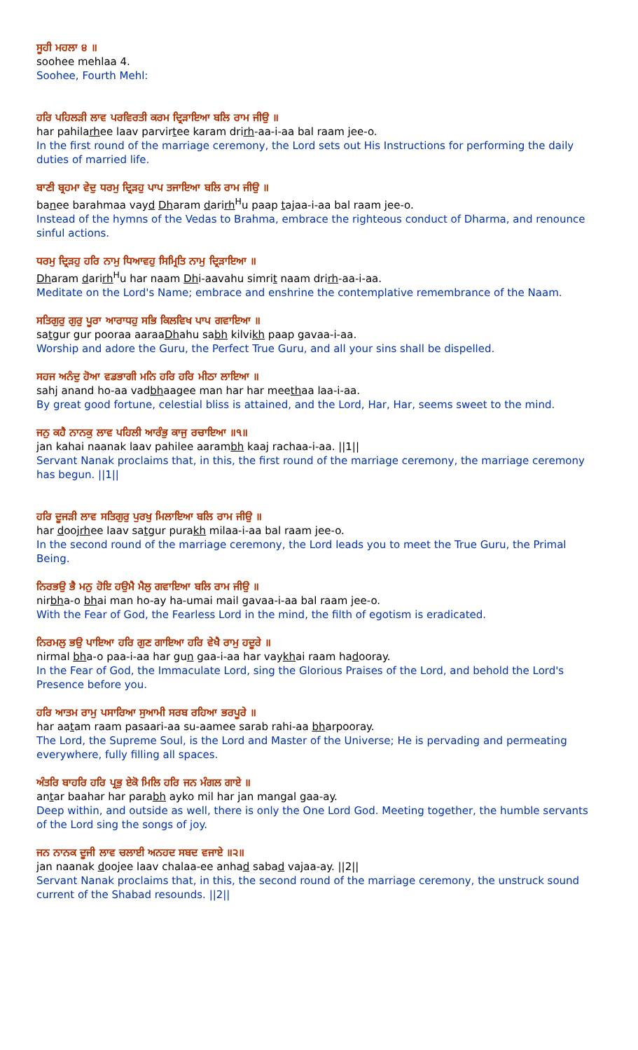ਸੂਹੀ ਮਹਲਾ ੪ ॥
soohee mehlaa 4.
Soohee, Fourth Mehl:
ਹਰਿ ਪਹਿਲੜੀ ਲਾਵ ਪਰਵਿਰਤੀ ਕਰਮ ਦ੍ਰਿੜਾਇਆ ਬਲਿ ਰਾਮ ਜੀਉ ॥
har pahilarhee laav parvirtee karam drirh-aa-i-aa bal raam jee-o.
In the first round of the marriage ceremony, the Lord sets out His Instructions for performing the daily duties of married life.
ਬਾਣੀ ਬ੍ਰਹਮਾ ਵੇਦੁ ਧਰਮੁ ਦ੍ਰਿੜਹੁ ਪਾਪ ਤਜਾਇਆ ਬਲਿ ਰਾਮ ਜੀਉ ॥
banee barahmaa vayd Dharam darirh<sup>H</sup>u paap tajaa-i-aa bal raam jee-o.
Instead of the hymns of the Vedas to Brahma, embrace the righteous conduct of Dharma, and renounce sinful actions.
ਧਰਮੁ ਦ੍ਰਿੜਹੁ ਹਰਿ ਨਾਮੁ ਧਿਆਵਹੁ ਸਿਮ੍ਰਿਤਿ ਨਾਮੁ ਦ੍ਰਿੜਾਇਆ ॥
Dharam darirh<sup>H</sup>u har naam Dhi-aavahu simrit naam drirh-aa-i-aa.
Meditate on the Lord's Name; embrace and enshrine the contemplative remembrance of the Naam.
ਸਤਿਗੁਰੁ ਗੁਰੁ ਪੂਰਾ ਆਰਾਧਹੁ ਸਭਿ ਕਿਲਵਿਖ ਪਾਪ ਗਵਾਇਆ ॥
satgur gur pooraa aaraaDhahu sabh kilvikh paap gavaa-i-aa.
Worship and adore the Guru, the Perfect True Guru, and all your sins shall be dispelled.
ਸਹਜ ਅਨੰਦੁ ਹੋਆ ਵਡਭਾਗੀ ਮਨਿ ਹਰਿ ਹਰਿ ਮੀਠਾ ਲਾਇਆ ॥
sahj anand ho-aa vadbhaagee man har har meethaa laa-i-aa.
By great good fortune, celestial bliss is attained, and the Lord, Har, Har, seems sweet to the mind.
ਜਨੁ ਕਹੈ ਨਾਨਕੁ ਲਾਵ ਪਹਿਲੀ ਆਰੰਭੁ ਕਾਜੁ ਰਚਾਇਆ ॥੧॥
jan kahai naanak laav pahilee aarambh kaaj rachaa-i-aa. ||1||
Servant Nanak proclaims that, in this, the first round of the marriage ceremony, the marriage ceremony has begun. ||1||
ਹਰਿ ਦੂਜੜੀ ਲਾਵ ਸਤਿਗੁਰੁ ਪੁਰਖੁ ਮਿਲਾਇਆ ਬਲਿ ਰਾਮ ਜੀਉ ॥
har doojrhee laav satgur purakh milaa-i-aa bal raam jee-o.
In the second round of the marriage ceremony, the Lord leads you to meet the True Guru, the Primal Being.
ਨਿਰਭਉ ਭੈ ਮਨੁ ਹੋਇ ਹਉਮੈ ਮੈਲੁ ਗਵਾਇਆ ਬਲਿ ਰਾਮ ਜੀਉ ॥
nirbha-o bhai man ho-ay ha-umai mail gavaa-i-aa bal raam jee-o.
With the Fear of God, the Fearless Lord in the mind, the filth of egotism is eradicated.
ਨਿਰਮਲੁ ਭਉ ਪਾਇਆ ਹਰਿ ਗੁਣ ਗਾਇਆ ਹਰਿ ਵੇਖੈ ਰਾਮੁ ਹਦੂਰੇ ॥
nirmal bha-o paa-i-aa har gun gaa-i-aa har vaykhai raam hadooray.
In the Fear of God, the Immaculate Lord, sing the Glorious Praises of the Lord, and behold the Lord's Presence before you.
ਹਰਿ ਆਤਮ ਰਾਮੁ ਪਸਾਰਿਆ ਸੁਆਮੀ ਸਰਬ ਰਹਿਆ ਭਰਪੂਰੇ ॥
har aatam raam pasaari-aa su-aamee sarab rahi-aa bharpooray.
The Lord, the Supreme Soul, is the Lord and Master of the Universe; He is pervading and permeating everywhere, fully filling all spaces.
ਅੰਤਰਿ ਬਾਹਰਿ ਹਰਿ ਪ੍ਰਭੁ ਏਕੋ ਮਿਲਿ ਹਰਿ ਜਨ ਮੰਗਲ ਗਾਏ ॥
antar baahar har parabh ayko mil har jan mangal gaa-ay.
Deep within, and outside as well, there is only the One Lord God. Meeting together, the humble servants of the Lord sing the songs of joy.
ਜਨ ਨਾਨਕ ਦੂਜੀ ਲਾਵ ਚਲਾਈ ਅਨਹਦ ਸਬਦ ਵਜਾਏ ॥੨॥
jan naanak doojee laav chalaa-ee anhad sabad vajaa-ay. ||2||
Servant Nanak proclaims that, in this, the second round of the marriage ceremony, the unstruck sound current of the Shabad resounds. ||2||